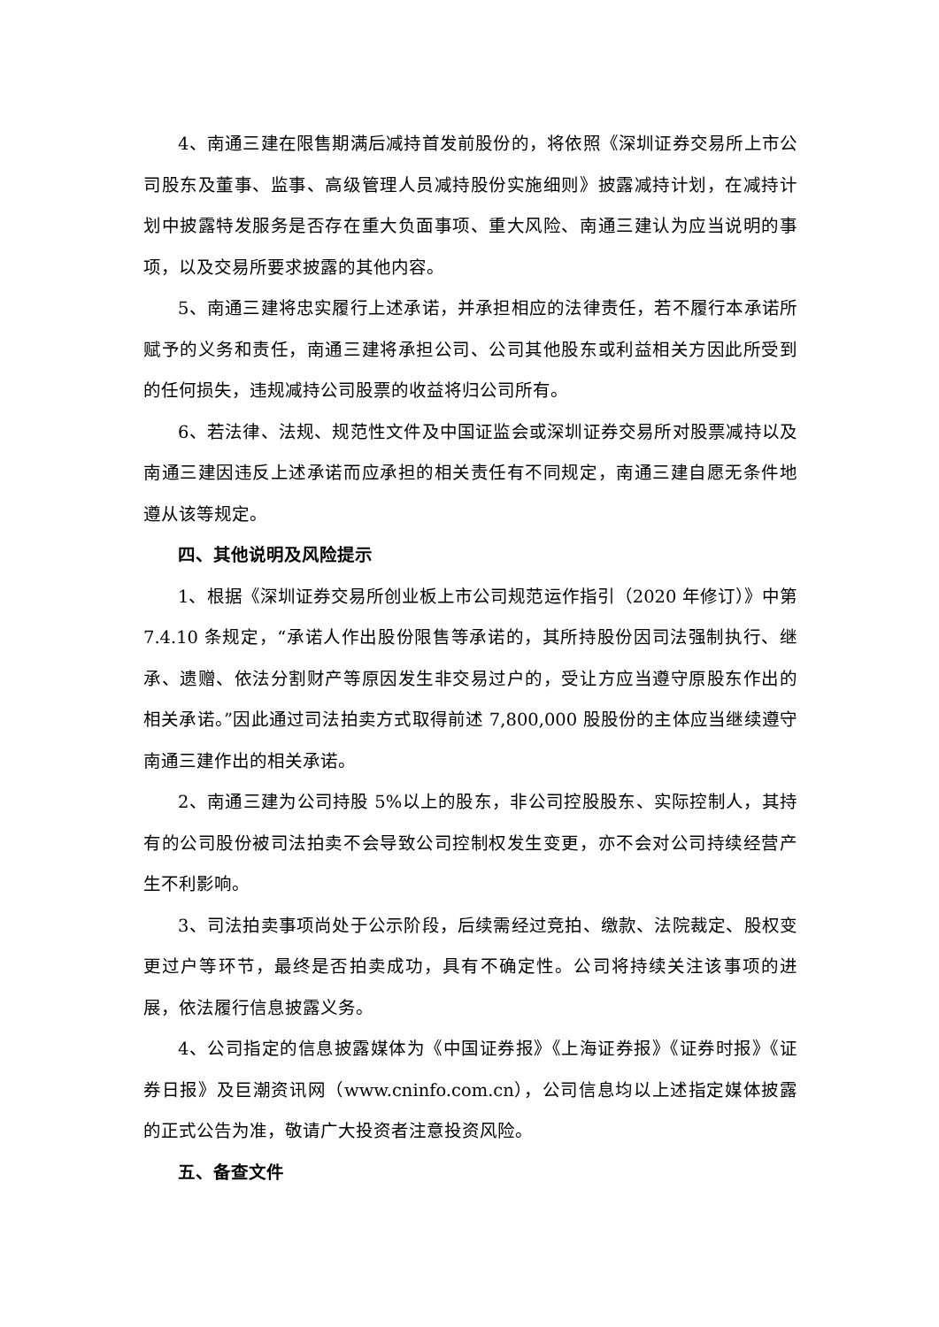4、南通三建在限售期满后减持首发前股份的，将依照《深圳证券交易所上市公司股东及董事、监事、高级管理人员减持股份实施细则》披露减持计划，在减持计划中披露特发服务是否存在重大负面事项、重大风险、南通三建认为应当说明的事项，以及交易所要求披露的其他内容。
5、南通三建将忠实履行上述承诺，并承担相应的法律责任，若不履行本承诺所赋予的义务和责任，南通三建将承担公司、公司其他股东或利益相关方因此所受到的任何损失，违规减持公司股票的收益将归公司所有。
6、若法律、法规、规范性文件及中国证监会或深圳证券交易所对股票减持以及南通三建因违反上述承诺而应承担的相关责任有不同规定，南通三建自愿无条件地遵从该等规定。
四、其他说明及风险提示
1、根据《深圳证券交易所创业板上市公司规范运作指引（2020 年修订）》中第 7.4.10 条规定，“承诺人作出股份限售等承诺的，其所持股份因司法强制执行、继承、遗赠、依法分割财产等原因发生非交易过户的，受让方应当遵守原股东作出的相关承诺。”因此通过司法拍卖方式取得前述 7,800,000 股股份的主体应当继续遵守南通三建作出的相关承诺。
2、南通三建为公司持股 5%以上的股东，非公司控股股东、实际控制人，其持有的公司股份被司法拍卖不会导致公司控制权发生变更，亦不会对公司持续经营产生不利影响。
3、司法拍卖事项尚处于公示阶段，后续需经过竞拍、缴款、法院裁定、股权变更过户等环节，最终是否拍卖成功，具有不确定性。公司将持续关注该事项的进展，依法履行信息披露义务。
4、公司指定的信息披露媒体为《中国证券报》《上海证券报》《证券时报》《证券日报》及巨潮资讯网（www.cninfo.com.cn），公司信息均以上述指定媒体披露的正式公告为准，敬请广大投资者注意投资风险。
五、备查文件